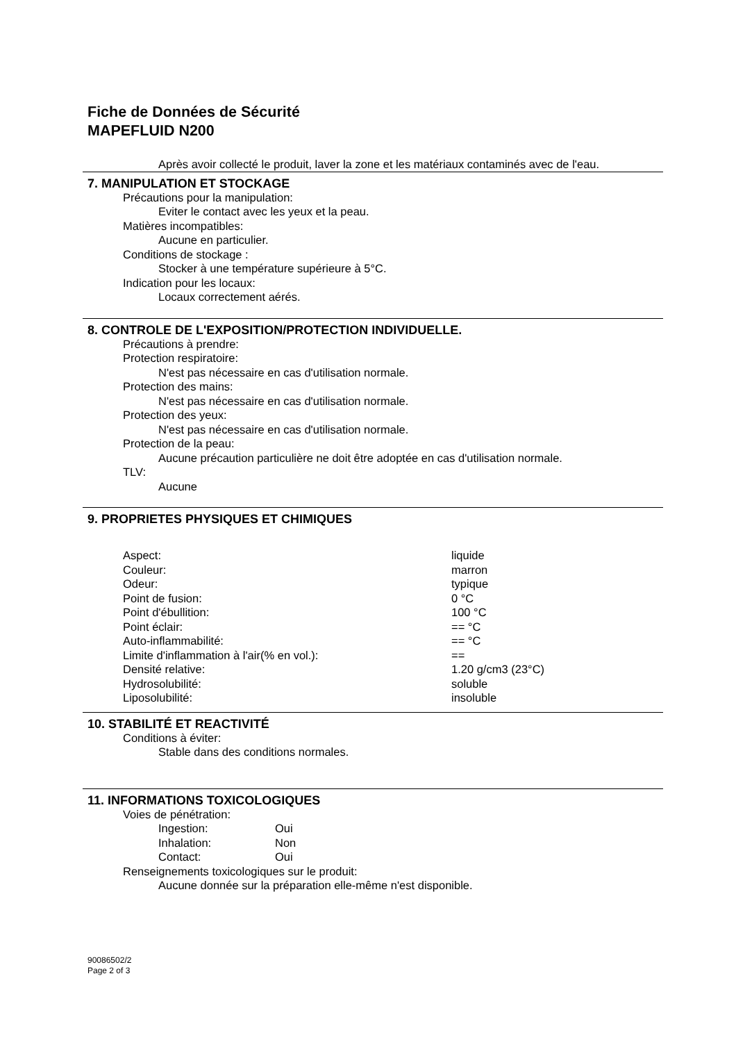Fiche de Données de Sécurité
MAPEFLUID N200
Après avoir collecté le produit, laver la zone et les matériaux contaminés avec de l'eau.
7. MANIPULATION ET STOCKAGE
Précautions pour la manipulation:
Eviter le contact avec les yeux et la peau.
Matières incompatibles:
Aucune en particulier.
Conditions de stockage :
Stocker à une température supérieure à 5°C.
Indication pour les locaux:
Locaux correctement aérés.
8. CONTROLE DE L'EXPOSITION/PROTECTION INDIVIDUELLE.
Précautions à prendre:
Protection respiratoire:
N'est pas nécessaire en cas d'utilisation normale.
Protection des mains:
N'est pas nécessaire en cas d'utilisation normale.
Protection des yeux:
N'est pas nécessaire en cas d'utilisation normale.
Protection de la peau:
Aucune précaution particulière ne doit être adoptée en cas d'utilisation normale.
TLV:
Aucune
9. PROPRIETES PHYSIQUES ET CHIMIQUES
| Aspect: | liquide |
| Couleur: | marron |
| Odeur: | typique |
| Point de fusion: | 0 °C |
| Point d'ébullition: | 100 °C |
| Point éclair: | == °C |
| Auto-inflammabilité: | == °C |
| Limite d'inflammation à l'air(% en vol.): | == |
| Densité relative: | 1.20 g/cm3 (23°C) |
| Hydrosolubilité: | soluble |
| Liposolubilité: | insoluble |
10. STABILITÉ ET REACTIVITÉ
Conditions à éviter:
Stable dans des conditions normales.
11. INFORMATIONS TOXICOLOGIQUES
Voies de pénétration:
| Ingestion: | Oui |
| Inhalation: | Non |
| Contact: | Oui |
Renseignements toxicologiques sur le produit:
Aucune donnée sur la préparation elle-même n'est disponible.
90086502/2
Page 2 of 3